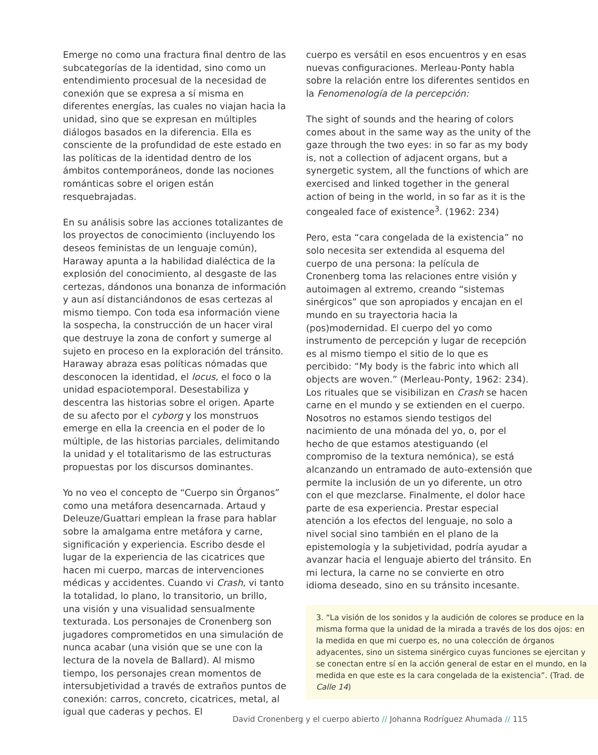Emerge no como una fractura final dentro de las subcategorías de la identidad, sino como un entendimiento procesual de la necesidad de conexión que se expresa a sí misma en diferentes energías, las cuales no viajan hacia la unidad, sino que se expresan en múltiples diálogos basados en la diferencia. Ella es consciente de la profundidad de este estado en las políticas de la identidad dentro de los ámbitos contemporáneos, donde las nociones románticas sobre el origen están resquebrajadas.
En su análisis sobre las acciones totalizantes de los proyectos de conocimiento (incluyendo los deseos feministas de un lenguaje común), Haraway apunta a la habilidad dialéctica de la explosión del conocimiento, al desgaste de las certezas, dándonos una bonanza de información y aun así distanciándonos de esas certezas al mismo tiempo. Con toda esa información viene la sospecha, la construcción de un hacer viral que destruye la zona de confort y sumerge al sujeto en proceso en la exploración del tránsito. Haraway abraza esas políticas nómadas que desconocen la identidad, el locus, el foco o la unidad espaciotemporal. Desestabiliza y descentra las historias sobre el origen. Aparte de su afecto por el cyborg y los monstruos emerge en ella la creencia en el poder de lo múltiple, de las historias parciales, delimitando la unidad y el totalitarismo de las estructuras propuestas por los discursos dominantes.
Yo no veo el concepto de “Cuerpo sin Órganos” como una metáfora desencarnada. Artaud y Deleuze/Guattari emplean la frase para hablar sobre la amalgama entre metáfora y carne, significación y experiencia. Escribo desde el lugar de la experiencia de las cicatrices que hacen mi cuerpo, marcas de intervenciones médicas y accidentes. Cuando vi Crash, vi tanto la totalidad, lo plano, lo transitorio, un brillo, una visión y una visualidad sensualmente texturada. Los personajes de Cronenberg son jugadores comprometidos en una simulación de nunca acabar (una visión que se une con la lectura de la novela de Ballard). Al mismo tiempo, los personajes crean momentos de intersubjetividad a través de extraños puntos de conexión: carros, concreto, cicatrices, metal, al igual que caderas y pechos. El
cuerpo es versátil en esos encuentros y en esas nuevas configuraciones. Merleau-Ponty habla sobre la relación entre los diferentes sentidos en la Fenomenología de la percepción:
The sight of sounds and the hearing of colors comes about in the same way as the unity of the gaze through the two eyes: in so far as my body is, not a collection of adjacent organs, but a synergetic system, all the functions of which are exercised and linked together in the general action of being in the world, in so far as it is the congealed face of existence<sup>3</sup>. (1962: 234)
Pero, esta “cara congelada de la existencia” no solo necesita ser extendida al esquema del cuerpo de una persona: la película de Cronenberg toma las relaciones entre visión y autoimagen al extremo, creando “sistemas sinérgicos” que son apropiados y encajan en el mundo en su trayectoria hacia la (pos)modernidad. El cuerpo del yo como instrumento de percepción y lugar de recepción es al mismo tiempo el sitio de lo que es percibido: “My body is the fabric into which all objects are woven.” (Merleau-Ponty, 1962: 234). Los rituales que se visibilizan en Crash se hacen carne en el mundo y se extienden en el cuerpo. Nosotros no estamos siendo testigos del nacimiento de una mónada del yo, o, por el hecho de que estamos atestiguando (el compromiso de la textura nemónica), se está alcanzando un entramado de auto-extensión que permite la inclusión de un yo diferente, un otro con el que mezclarse. Finalmente, el dolor hace parte de esa experiencia. Prestar especial atención a los efectos del lenguaje, no solo a nivel social sino también en el plano de la epistemología y la subjetividad, podría ayudar a avanzar hacia el lenguaje abierto del tránsito. En mi lectura, la carne no se convierte en otro idioma deseado, sino en su tránsito incesante.
3. “La visión de los sonidos y la audición de colores se produce en la misma forma que la unidad de la mirada a través de los dos ojos: en la medida en que mi cuerpo es, no una colección de órganos adyacentes, sino un sistema sinérgico cuyas funciones se ejercitan y se conectan entre sí en la acción general de estar en el mundo, en la medida en que este es la cara congelada de la existencia”. (Trad. de Calle 14)
David Cronenberg y el cuerpo abierto // Johanna Rodríguez Ahumada // 115